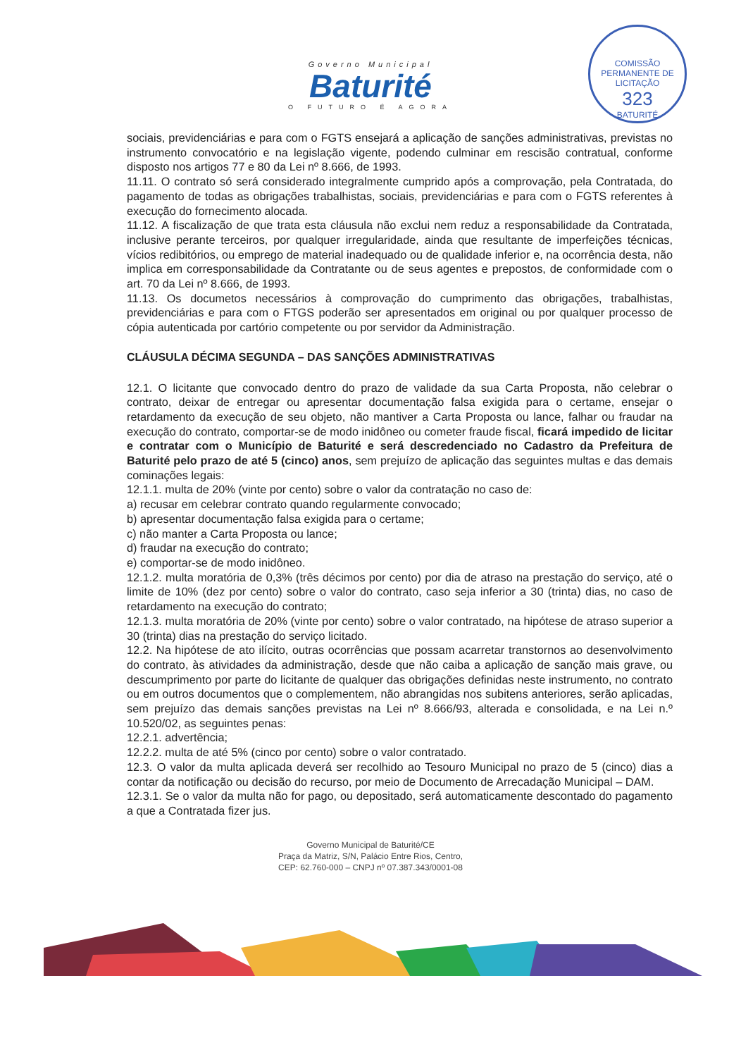COMISSÃO PERMANENTE DE LICITAÇÃO
323
BATURITÉ
Governo Municipal
Baturité
O FUTURO É AGORA
sociais, previdenciárias e para com o FGTS ensejará a aplicação de sanções administrativas, previstas no instrumento convocatório e na legislação vigente, podendo culminar em rescisão contratual, conforme disposto nos artigos 77 e 80 da Lei nº 8.666, de 1993.
11.11. O contrato só será considerado integralmente cumprido após a comprovação, pela Contratada, do pagamento de todas as obrigações trabalhistas, sociais, previdenciárias e para com o FGTS referentes à execução do fornecimento alocada.
11.12. A fiscalização de que trata esta cláusula não exclui nem reduz a responsabilidade da Contratada, inclusive perante terceiros, por qualquer irregularidade, ainda que resultante de imperfeições técnicas, vícios redibitórios, ou emprego de material inadequado ou de qualidade inferior e, na ocorrência desta, não implica em corresponsabilidade da Contratante ou de seus agentes e prepostos, de conformidade com o art. 70 da Lei nº 8.666, de 1993.
11.13. Os documetos necessários à comprovação do cumprimento das obrigações, trabalhistas, previdenciárias e para com o FTGS poderão ser apresentados em original ou por qualquer processo de cópia autenticada por cartório competente ou por servidor da Administração.
CLÁUSULA DÉCIMA SEGUNDA – DAS SANÇÕES ADMINISTRATIVAS
12.1. O licitante que convocado dentro do prazo de validade da sua Carta Proposta, não celebrar o contrato, deixar de entregar ou apresentar documentação falsa exigida para o certame, ensejar o retardamento da execução de seu objeto, não mantiver a Carta Proposta ou lance, falhar ou fraudar na execução do contrato, comportar-se de modo inidôneo ou cometer fraude fiscal, ficará impedido de licitar e contratar com o Município de Baturité e será descredenciado no Cadastro da Prefeitura de Baturité pelo prazo de até 5 (cinco) anos, sem prejuízo de aplicação das seguintes multas e das demais cominações legais:
12.1.1. multa de 20% (vinte por cento) sobre o valor da contratação no caso de:
a) recusar em celebrar contrato quando regularmente convocado;
b) apresentar documentação falsa exigida para o certame;
c) não manter a Carta Proposta ou lance;
d) fraudar na execução do contrato;
e) comportar-se de modo inidôneo.
12.1.2. multa moratória de 0,3% (três décimos por cento) por dia de atraso na prestação do serviço, até o limite de 10% (dez por cento) sobre o valor do contrato, caso seja inferior a 30 (trinta) dias, no caso de retardamento na execução do contrato;
12.1.3. multa moratória de 20% (vinte por cento) sobre o valor contratado, na hipótese de atraso superior a 30 (trinta) dias na prestação do serviço licitado.
12.2. Na hipótese de ato ilícito, outras ocorrências que possam acarretar transtornos ao desenvolvimento do contrato, às atividades da administração, desde que não caiba a aplicação de sanção mais grave, ou descumprimento por parte do licitante de qualquer das obrigações definidas neste instrumento, no contrato ou em outros documentos que o complementem, não abrangidas nos subitens anteriores, serão aplicadas, sem prejuízo das demais sanções previstas na Lei nº 8.666/93, alterada e consolidada, e na Lei n.º 10.520/02, as seguintes penas:
12.2.1. advertência;
12.2.2. multa de até 5% (cinco por cento) sobre o valor contratado.
12.3. O valor da multa aplicada deverá ser recolhido ao Tesouro Municipal no prazo de 5 (cinco) dias a contar da notificação ou decisão do recurso, por meio de Documento de Arrecadação Municipal – DAM.
12.3.1. Se o valor da multa não for pago, ou depositado, será automaticamente descontado do pagamento a que a Contratada fizer jus.
Governo Municipal de Baturité/CE
Praça da Matriz, S/N, Palácio Entre Rios, Centro,
CEP: 62.760-000 – CNPJ nº 07.387.343/0001-08